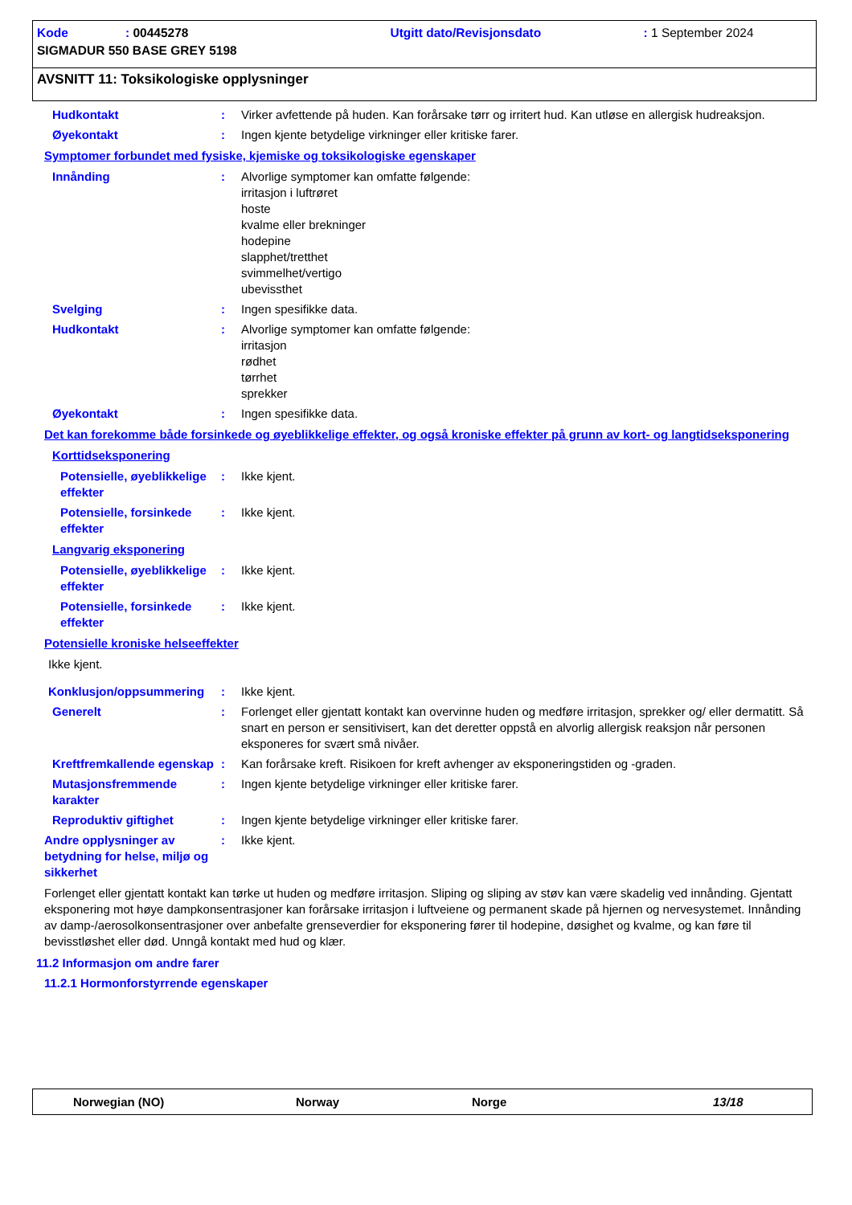Kode: 00445278 Utgitt dato/Revisjonsdato: 1 September 2024
SIGMADUR 550 BASE GREY 5198
AVSNITT 11: Toksikologiske opplysninger
Hudkontakt : Virker avfettende på huden. Kan forårsake tørr og irritert hud. Kan utløse en allergisk hudreaksjon.
Øyekontakt : Ingen kjente betydelige virkninger eller kritiske farer.
Symptomer forbundet med fysiske, kjemiske og toksikologiske egenskaper
Innånding : Alvorlige symptomer kan omfatte følgende:
irritasjon i luftrøret
hoste
kvalme eller brekninger
hodepine
slapphet/tretthet
svimmelhet/vertigo
ubevissthet
Svelging : Ingen spesifikke data.
Hudkontakt : Alvorlige symptomer kan omfatte følgende:
irritasjon
rødhet
tørrhet
sprekker
Øyekontakt : Ingen spesifikke data.
Det kan forekomme både forsinkede og øyeblikkelige effekter, og også kroniske effekter på grunn av kort- og langtidseksponering
Korttidseksponering
Potensielle, øyeblikkelige effekter
: Ikke kjent.
Potensielle, forsinkede effekter
: Ikke kjent.
Langvarig eksponering
Potensielle, øyeblikkelige effekter
: Ikke kjent.
Potensielle, forsinkede effekter
: Ikke kjent.
Potensielle kroniske helseeffekter
Ikke kjent.
Konklusjon/oppsummering : Ikke kjent.
Generelt : Forlenget eller gjentatt kontakt kan overvinne huden og medføre irritasjon, sprekker og/ eller dermatitt. Så snart en person er sensitivisert, kan det deretter oppstå en alvorlig allergisk reaksjon når personen eksponeres for svært små nivåer.
Kreftfremkallende egenskap : Kan forårsake kreft. Risikoen for kreft avhenger av eksponeringstiden og -graden.
Mutasjonsfremmende karakter
: Ingen kjente betydelige virkninger eller kritiske farer.
Reproduktiv giftighet : Ingen kjente betydelige virkninger eller kritiske farer.
Andre opplysninger av betydning for helse, miljø og sikkerhet
: Ikke kjent.
Forlenget eller gjentatt kontakt kan tørke ut huden og medføre irritasjon. Sliping og sliping av støv kan være skadelig ved innånding. Gjentatt eksponering mot høye dampkonsentrasjoner kan forårsake irritasjon i luftveiene og permanent skade på hjernen og nervesystemet. Innånding av damp-/aerosolkonsentrasjoner over anbefalte grenseverdier for eksponering fører til hodepine, døsighet og kvalme, og kan føre til bevisstløshet eller død. Unngå kontakt med hud og klær.
11.2 Informasjon om andre farer
11.2.1 Hormonforstyrrende egenskaper
Norwegian (NO) Norway Norge 13/18